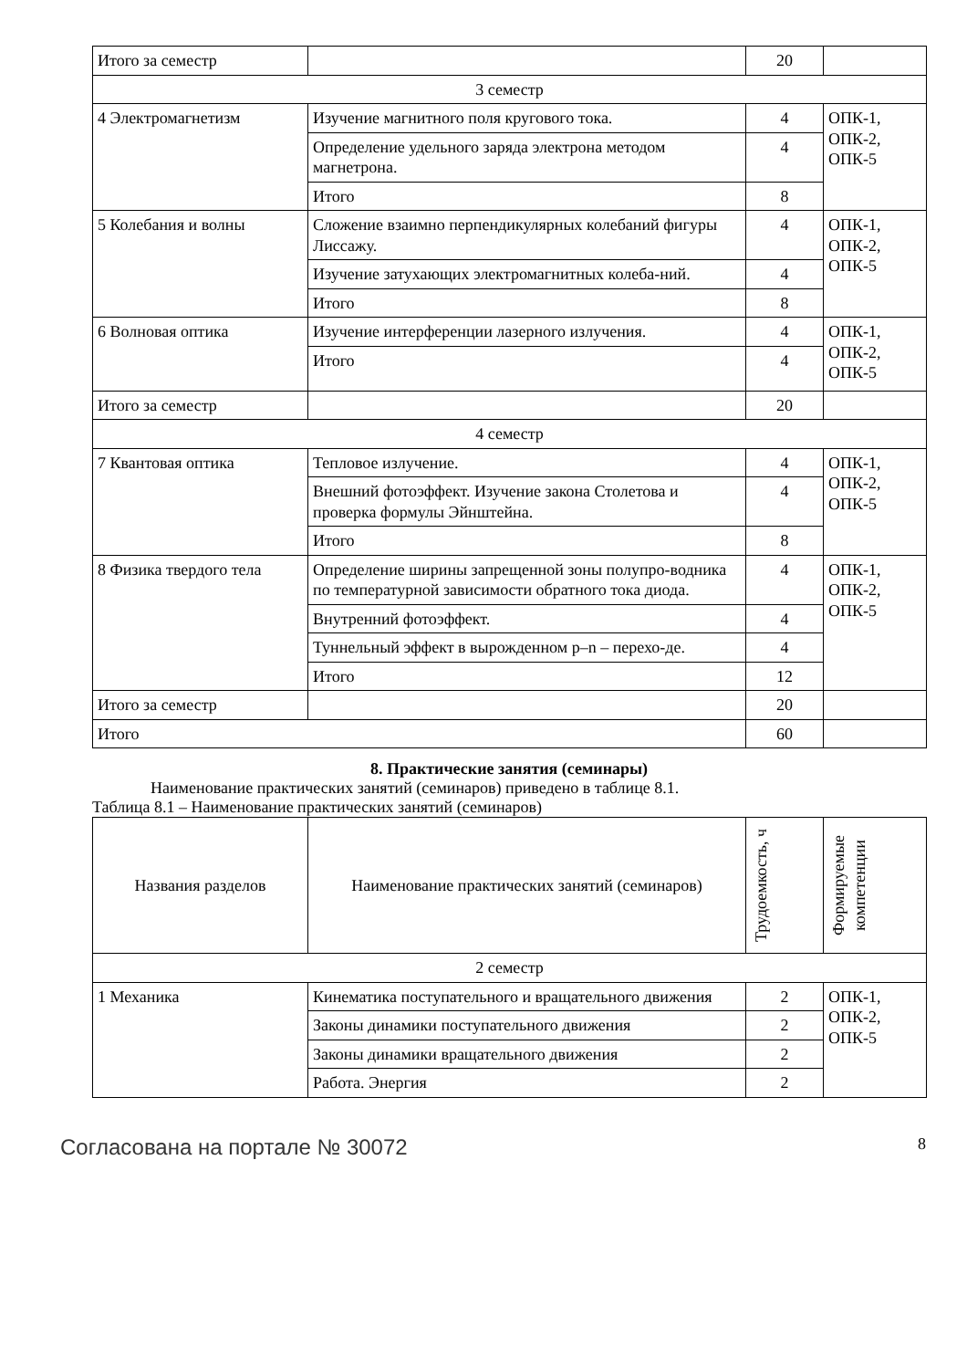| Итого за семестр | | 20 | |
| 3 семестр | | | |
| 4 Электромагнетизм | Изучение магнитного поля кругового тока. | 4 | ОПК-1, ОПК-2, ОПК-5 |
| | Определение удельного заряда электрона методом магнетрона. | 4 | |
| | Итого | 8 | |
| 5 Колебания и волны | Сложение взаимно перпендикулярных колебаний фигуры Лиссажу. | 4 | ОПК-1, ОПК-2, ОПК-5 |
| | Изучение затухающих электромагнитных колеба-ний. | 4 | |
| | Итого | 8 | |
| 6 Волновая оптика | Изучение интерференции лазерного излучения. | 4 | ОПК-1, ОПК-2, ОПК-5 |
| | Итого | 4 | |
| Итого за семестр | | 20 | |
| 4 семестр | | | |
| 7 Квантовая оптика | Тепловое излучение. | 4 | ОПК-1, ОПК-2, ОПК-5 |
| | Внешний фотоэффект. Изучение закона Столетова и проверка формулы Эйнштейна. | 4 | |
| | Итого | 8 | |
| 8 Физика твердого тела | Определение ширины запрещенной зоны полупро-водника по температурной зависимости обратного тока диода. | 4 | ОПК-1, ОПК-2, ОПК-5 |
| | Внутренний фотоэффект. | 4 | |
| | Туннельный эффект в вырожденном p–n – перехо-де. | 4 | |
| | Итого | 12 | |
| Итого за семестр | | 20 | |
| Итого | | 60 | |
8. Практические занятия (семинары)
Наименование практических занятий (семинаров) приведено в таблице 8.1.
Таблица 8.1 – Наименование практических занятий (семинаров)
| Названия разделов | Наименование практических занятий (семинаров) | Трудоемкость, ч | Формируемые компетенции |
| --- | --- | --- | --- |
| 2 семестр | | | |
| 1 Механика | Кинематика поступательного и вращательного движения | 2 | ОПК-1, ОПК-2, ОПК-5 |
| | Законы динамики поступательного движения | 2 | |
| | Законы динамики вращательного движения | 2 | |
| | Работа. Энергия | 2 | |
Согласована на портале № 30072 8